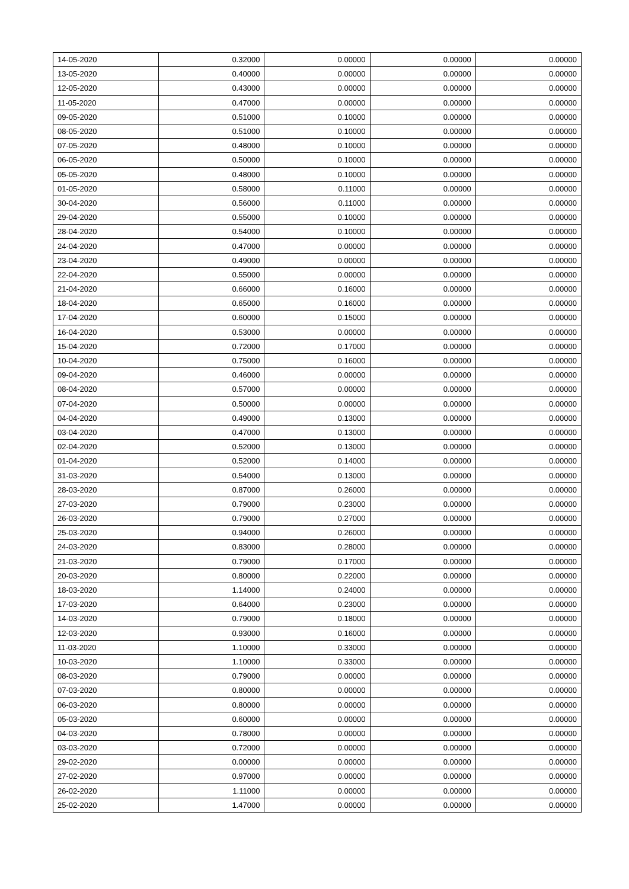| 14-05-2020 | 0.32000 | 0.00000 | 0.00000 | 0.00000 |
| 13-05-2020 | 0.40000 | 0.00000 | 0.00000 | 0.00000 |
| 12-05-2020 | 0.43000 | 0.00000 | 0.00000 | 0.00000 |
| 11-05-2020 | 0.47000 | 0.00000 | 0.00000 | 0.00000 |
| 09-05-2020 | 0.51000 | 0.10000 | 0.00000 | 0.00000 |
| 08-05-2020 | 0.51000 | 0.10000 | 0.00000 | 0.00000 |
| 07-05-2020 | 0.48000 | 0.10000 | 0.00000 | 0.00000 |
| 06-05-2020 | 0.50000 | 0.10000 | 0.00000 | 0.00000 |
| 05-05-2020 | 0.48000 | 0.10000 | 0.00000 | 0.00000 |
| 01-05-2020 | 0.58000 | 0.11000 | 0.00000 | 0.00000 |
| 30-04-2020 | 0.56000 | 0.11000 | 0.00000 | 0.00000 |
| 29-04-2020 | 0.55000 | 0.10000 | 0.00000 | 0.00000 |
| 28-04-2020 | 0.54000 | 0.10000 | 0.00000 | 0.00000 |
| 24-04-2020 | 0.47000 | 0.00000 | 0.00000 | 0.00000 |
| 23-04-2020 | 0.49000 | 0.00000 | 0.00000 | 0.00000 |
| 22-04-2020 | 0.55000 | 0.00000 | 0.00000 | 0.00000 |
| 21-04-2020 | 0.66000 | 0.16000 | 0.00000 | 0.00000 |
| 18-04-2020 | 0.65000 | 0.16000 | 0.00000 | 0.00000 |
| 17-04-2020 | 0.60000 | 0.15000 | 0.00000 | 0.00000 |
| 16-04-2020 | 0.53000 | 0.00000 | 0.00000 | 0.00000 |
| 15-04-2020 | 0.72000 | 0.17000 | 0.00000 | 0.00000 |
| 10-04-2020 | 0.75000 | 0.16000 | 0.00000 | 0.00000 |
| 09-04-2020 | 0.46000 | 0.00000 | 0.00000 | 0.00000 |
| 08-04-2020 | 0.57000 | 0.00000 | 0.00000 | 0.00000 |
| 07-04-2020 | 0.50000 | 0.00000 | 0.00000 | 0.00000 |
| 04-04-2020 | 0.49000 | 0.13000 | 0.00000 | 0.00000 |
| 03-04-2020 | 0.47000 | 0.13000 | 0.00000 | 0.00000 |
| 02-04-2020 | 0.52000 | 0.13000 | 0.00000 | 0.00000 |
| 01-04-2020 | 0.52000 | 0.14000 | 0.00000 | 0.00000 |
| 31-03-2020 | 0.54000 | 0.13000 | 0.00000 | 0.00000 |
| 28-03-2020 | 0.87000 | 0.26000 | 0.00000 | 0.00000 |
| 27-03-2020 | 0.79000 | 0.23000 | 0.00000 | 0.00000 |
| 26-03-2020 | 0.79000 | 0.27000 | 0.00000 | 0.00000 |
| 25-03-2020 | 0.94000 | 0.26000 | 0.00000 | 0.00000 |
| 24-03-2020 | 0.83000 | 0.28000 | 0.00000 | 0.00000 |
| 21-03-2020 | 0.79000 | 0.17000 | 0.00000 | 0.00000 |
| 20-03-2020 | 0.80000 | 0.22000 | 0.00000 | 0.00000 |
| 18-03-2020 | 1.14000 | 0.24000 | 0.00000 | 0.00000 |
| 17-03-2020 | 0.64000 | 0.23000 | 0.00000 | 0.00000 |
| 14-03-2020 | 0.79000 | 0.18000 | 0.00000 | 0.00000 |
| 12-03-2020 | 0.93000 | 0.16000 | 0.00000 | 0.00000 |
| 11-03-2020 | 1.10000 | 0.33000 | 0.00000 | 0.00000 |
| 10-03-2020 | 1.10000 | 0.33000 | 0.00000 | 0.00000 |
| 08-03-2020 | 0.79000 | 0.00000 | 0.00000 | 0.00000 |
| 07-03-2020 | 0.80000 | 0.00000 | 0.00000 | 0.00000 |
| 06-03-2020 | 0.80000 | 0.00000 | 0.00000 | 0.00000 |
| 05-03-2020 | 0.60000 | 0.00000 | 0.00000 | 0.00000 |
| 04-03-2020 | 0.78000 | 0.00000 | 0.00000 | 0.00000 |
| 03-03-2020 | 0.72000 | 0.00000 | 0.00000 | 0.00000 |
| 29-02-2020 | 0.00000 | 0.00000 | 0.00000 | 0.00000 |
| 27-02-2020 | 0.97000 | 0.00000 | 0.00000 | 0.00000 |
| 26-02-2020 | 1.11000 | 0.00000 | 0.00000 | 0.00000 |
| 25-02-2020 | 1.47000 | 0.00000 | 0.00000 | 0.00000 |